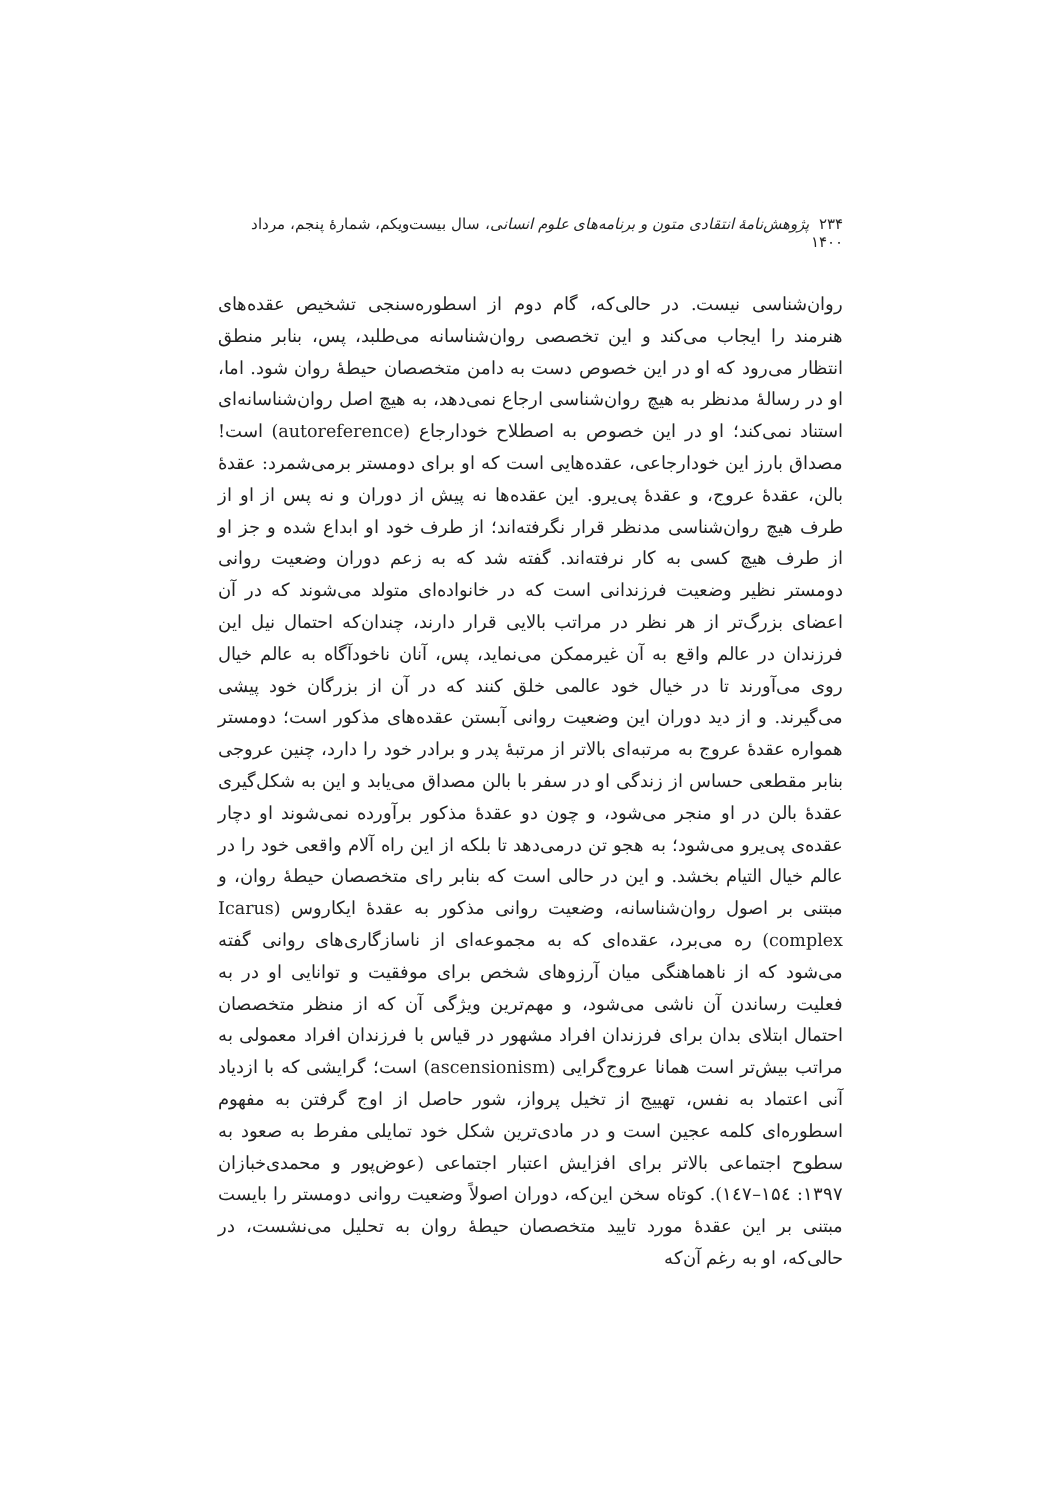۲۳۴ پژوهش‌نامهٔ انتقادی متون و برنامه‌های علوم انسانی، سال بیست‌ویکم، شمارهٔ پنجم، مرداد ۱۴۰۰
روان‌شناسی نیست. در حالی‌که، گام دوم از اسطوره‌سنجی تشخیص عقده‌های هنرمند را ایجاب می‌کند و این تخصصی روان‌شناسانه می‌طلبد، پس، بنابر منطق انتظار می‌رود که او در این خصوص دست به دامن متخصصان حیطهٔ روان شود. اما، او در رسالهٔ مدنظر به هیچ روان‌شناسی ارجاع نمی‌دهد، به هیچ اصل روان‌شناسانه‌ای استناد نمی‌کند؛ او در این خصوص به اصطلاح خودارجاع (autoreference) است! مصداق بارز این خودارجاعی، عقده‌هایی است که او برای دومستر برمی‌شمرد: عقدهٔ بالن، عقدهٔ عروج، و عقدهٔ پی‌یرو. این عقده‌ها نه پیش از دوران و نه پس از او از طرف هیچ روان‌شناسی مدنظر قرار نگرفته‌اند؛ از طرف خود او ابداع شده و جز او از طرف هیچ کسی به کار نرفته‌اند. گفته شد که به زعم دوران وضعیت روانی دومستر نظیر وضعیت فرزندانی است که در خانواده‌ای متولد می‌شوند که در آن اعضای بزرگ‌تر از هر نظر در مراتب بالایی قرار دارند، چندان‌که احتمال نیل این فرزندان در عالم واقع به آن غیرممکن می‌نماید، پس، آنان ناخودآگاه به عالم خیال روی می‌آورند تا در خیال خود عالمی خلق کنند که در آن از بزرگان خود پیشی می‌گیرند. و از دید دوران این وضعیت روانی آبستن عقده‌های مذکور است؛ دومستر همواره عقدهٔ عروج به مرتبه‌ای بالاتر از مرتبهٔ پدر و برادر خود را دارد، چنین عروجی بنابر مقطعی حساس از زندگی او در سفر با بالن مصداق می‌یابد و این به شکل‌گیری عقدهٔ بالن در او منجر می‌شود، و چون دو عقدهٔ مذکور برآورده نمی‌شوند او دچار عقده‌ی پی‌یرو می‌شود؛ به هجو تن درمی‌دهد تا بلکه از این راه آلام واقعی خود را در عالم خیال التیام بخشد. و این در حالی است که بنابر رای متخصصان حیطهٔ روان، و مبتنی بر اصول روان‌شناسانه، وضعیت روانی مذکور به عقدهٔ ایکاروس (Icarus complex) ره می‌برد، عقده‌ای که به مجموعه‌ای از ناسازگاری‌های روانی گفته می‌شود که از ناهماهنگی میان آرزوهای شخص برای موفقیت و توانایی او در به فعلیت رساندن آن ناشی می‌شود، و مهم‌ترین ویژگی آن که از منظر متخصصان احتمال ابتلای بدان برای فرزندان افراد مشهور در قیاس با فرزندان افراد معمولی به مراتب بیش‌تر است همانا عروج‌گرایی (ascensionism) است؛ گرایشی که با ازدیاد آنی اعتماد به نفس، تهییج از تخیل پرواز، شور حاصل از اوج گرفتن به مفهوم اسطوره‌ای کلمه عجین است و در مادی‌ترین شکل خود تمایلی مفرط به صعود به سطوح اجتماعی بالاتر برای افزایش اعتبار اجتماعی (عوض‌پور و محمدی‌خبازان ۱۳۹۷: ۱۵٤–۱٤۷). کوتاه سخن این‌که، دوران اصولاً وضعیت روانی دومستر را بایست مبتنی بر این عقدهٔ مورد تایید متخصصان حیطهٔ روان به تحلیل می‌نشست، در حالی‌که، او به رغم آن‌که